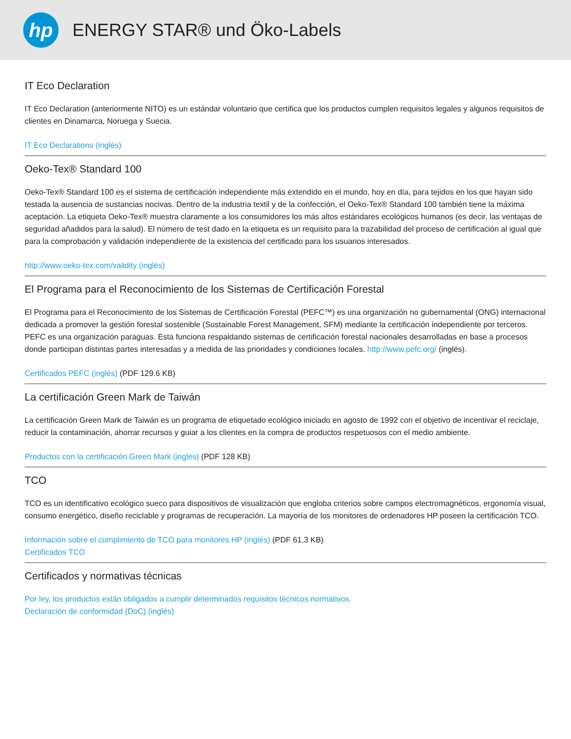hp
ENERGY STAR® und Öko-Labels
IT Eco Declaration
IT Eco Declaration (anteriormente NITO) es un estándar voluntario que certifica que los productos cumplen requisitos legales y algunos requisitos de clientes en Dinamarca, Noruega y Suecia.
IT Eco Declarations (inglés)
Oeko-Tex® Standard 100
Oeko-Tex® Standard 100 es el sistema de certificación independiente más extendido en el mundo, hoy en día, para tejidos en los que hayan sido testada la ausencia de sustancias nocivas. Dentro de la industria textil y de la confección, el Oeko-Tex® Standard 100 también tiene la máxima aceptación. La etiqueta Oeko-Tex® muestra claramente a los consumidores los más altos estándares ecológicos humanos (es decir, las ventajas de seguridad añadidos para la salud). El número de test dado en la etiqueta es un requisito para la trazabilidad del proceso de certificación al igual que para la comprobación y validación independiente de la existencia del certificado para los usuarios interesados.
http://www.oeko-tex.com/validity (inglés)
El Programa para el Reconocimiento de los Sistemas de Certificación Forestal
El Programa para el Reconocimiento de los Sistemas de Certificación Forestal (PEFC™) es una organización no gubernamental (ONG) internacional dedicada a promover la gestión forestal sostenible (Sustainable Forest Management, SFM) mediante la certificación independiente por terceros. PEFC es una organización paraguas. Esta funciona respaldando sistemas de certificación forestal nacionales desarrolladas en base a procesos donde participan distintas partes interesadas y a medida de las prioridades y condiciones locales. http://www.pefc.org/ (inglés).
Certificados PEFC (inglés) (PDF 129.6 KB)
La certificación Green Mark de Taiwán
La certificación Green Mark de Taiwán es un programa de etiquetado ecológico iniciado en agosto de 1992 con el objetivo de incentivar el reciclaje, reducir la contaminación, ahorrar recursos y guiar a los clientes en la compra de productos respetuosos con el medio ambiente.
Productos con la certificación Green Mark (inglés) (PDF 128 KB)
TCO
TCO es un identificativo ecológico sueco para dispositivos de visualización que engloba criterios sobre campos electromagnéticos, ergonomía visual, consumo energético, diseño reciclable y programas de recuperación. La mayoría de los monitores de ordenadores HP poseen la certificación TCO.
Información sobre el cumplimiento de TCO para monitores HP (inglés) (PDF 61.3 KB)
Certificados TCO
Certificados y normativas técnicas
Por ley, los productos están obligados a cumplir determinados requisitos técnicos normativos.
Declaración de conformidad (DoC) (inglés)